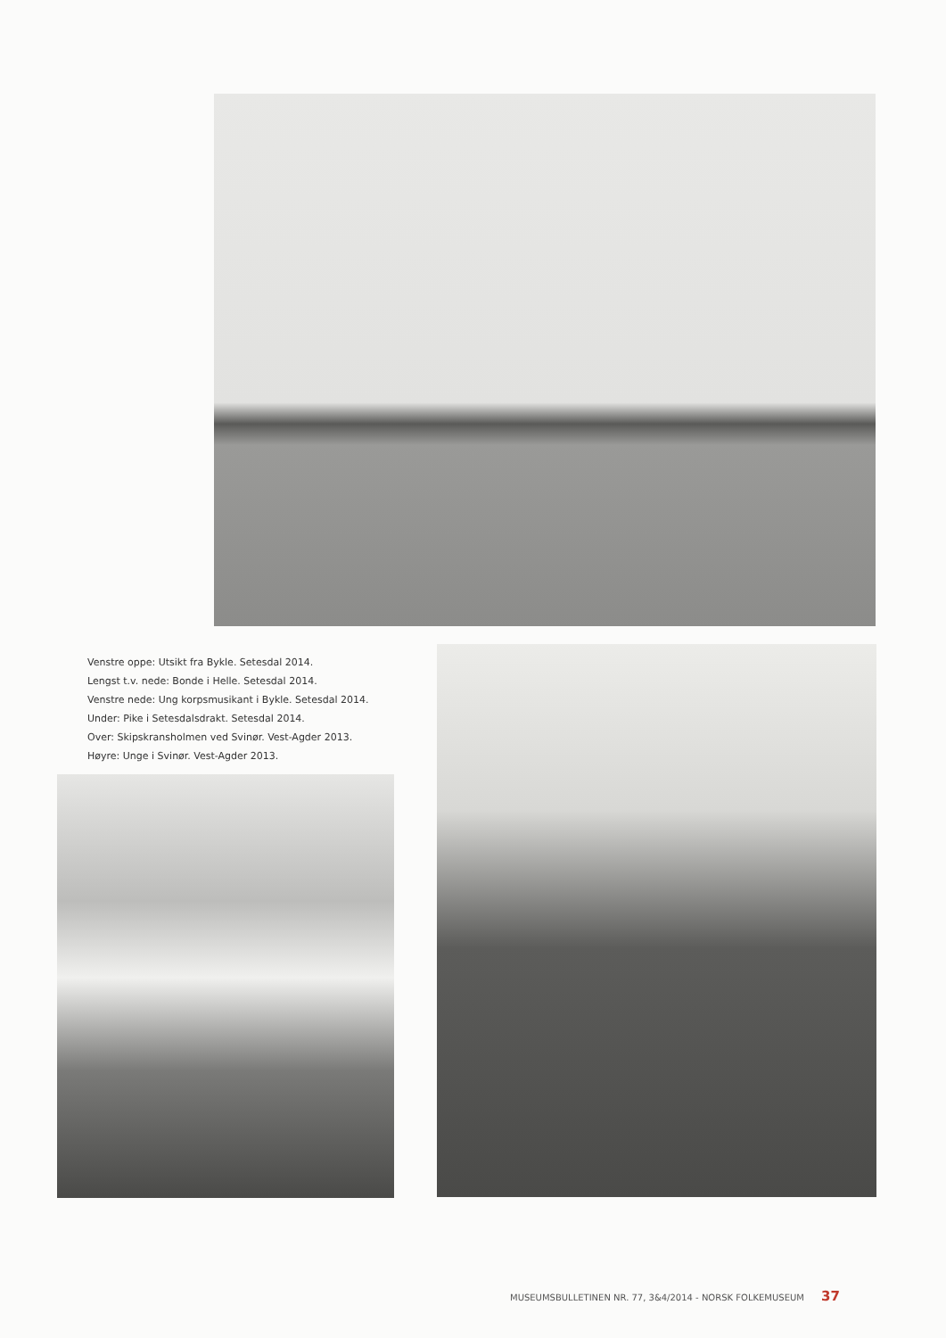Venstre oppe: Utsikt fra Bykle. Setesdal 2014.
Lengst t.v. nede: Bonde i Helle. Setesdal 2014.
Venstre nede: Ung korpsmusikant i Bykle. Setesdal 2014.
Under: Pike i Setesdalsdrakt. Setesdal 2014.
Over: Skipskransholmen ved Svinør. Vest-Agder 2013.
Høyre: Unge i Svinør. Vest-Agder 2013.
MUSEUMSBULLETINEN NR. 77, 3&4/2014 - NORSK FOLKEMUSEUM 37